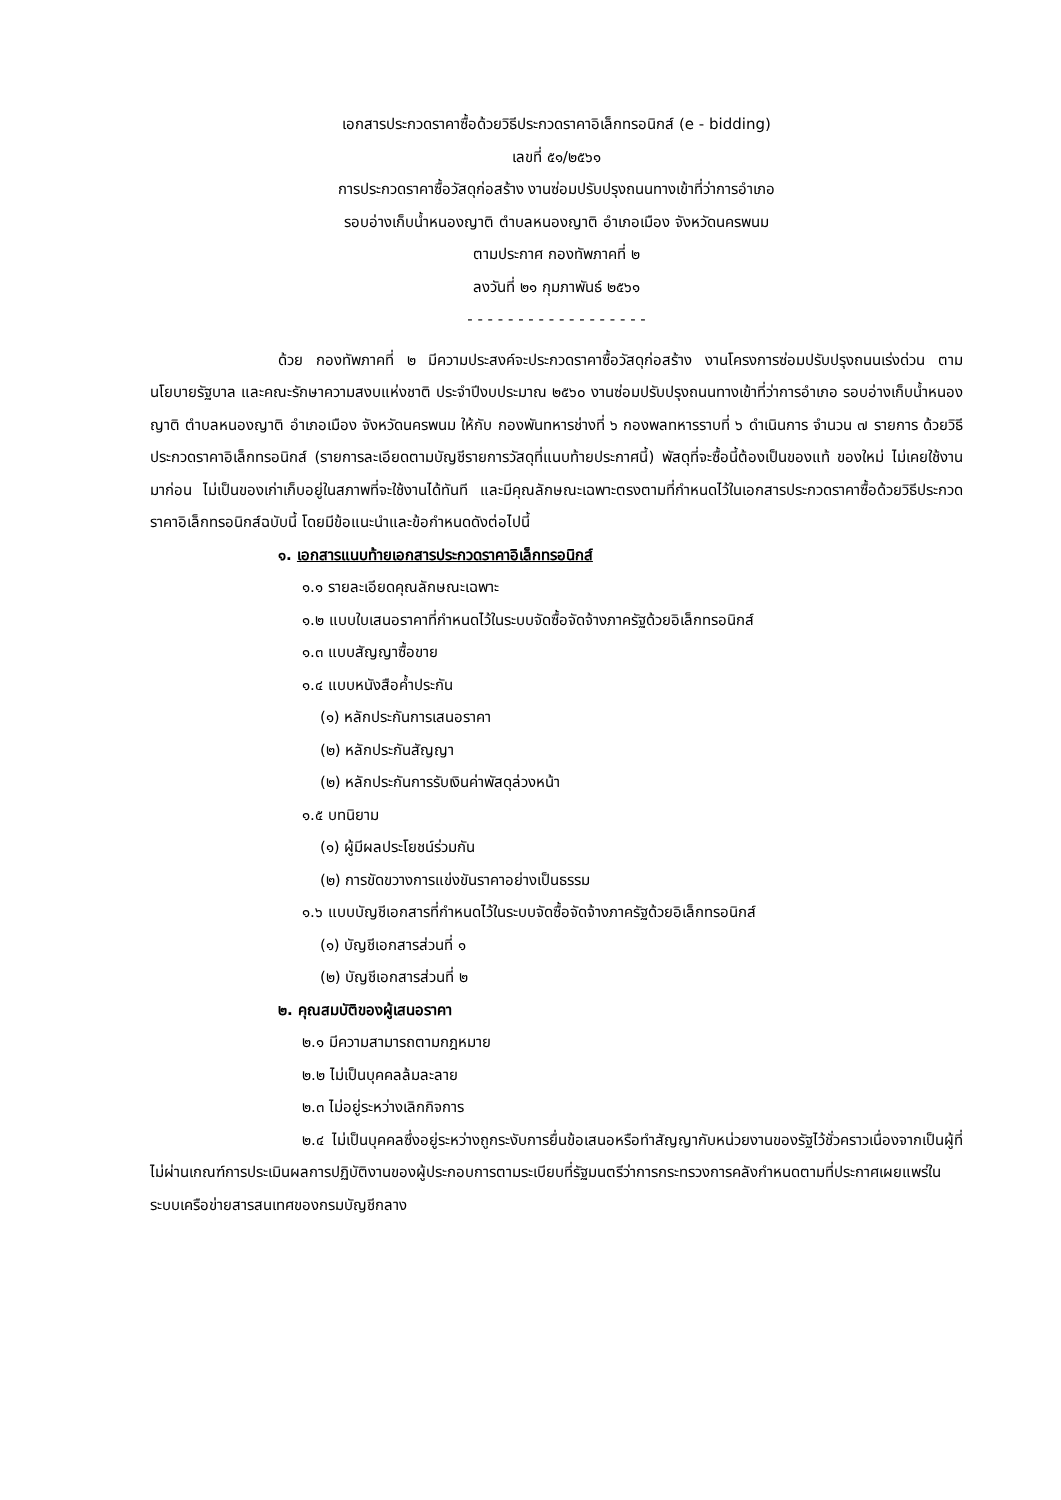เอกสารประกวดราคาซื้อด้วยวิธีประกวดราคาอิเล็กทรอนิกส์ (e - bidding)
เลขที่ ๕๑/๒๕๖๑
การประกวดราคาซื้อวัสดุก่อสร้าง งานซ่อมปรับปรุงถนนทางเข้าที่ว่าการอำเภอ
รอบอ่างเก็บน้ำหนองญาติ ตำบลหนองญาติ อำเภอเมือง จังหวัดนครพนม
ตามประกาศ กองทัพภาคที่ ๒
ลงวันที่ ๒๑ กุมภาพันธ์ ๒๕๖๑
- - - - - - - - - - - - - - - - - -
ด้วย กองทัพภาคที่ ๒ มีความประสงค์จะประกวดราคาซื้อวัสดุก่อสร้าง งานโครงการซ่อมปรับปรุงถนนเร่งด่วน ตามนโยบายรัฐบาล และคณะรักษาความสงบแห่งชาติ ประจำปีงบประมาณ ๒๕๖๐ งานซ่อมปรับปรุงถนนทางเข้าที่ว่าการอำเภอ รอบอ่างเก็บน้ำหนองญาติ ตำบลหนองญาติ อำเภอเมือง จังหวัดนครพนม ให้กับ กองพันทหารช่างที่ ๖ กองพลทหารราบที่ ๖ ดำเนินการ จำนวน ๗ รายการ ด้วยวิธีประกวดราคาอิเล็กทรอนิกส์ (รายการละเอียดตามบัญชีรายการวัสดุที่แนบท้ายประกาศนี้) พัสดุที่จะซื้อนี้ต้องเป็นของแท้ ของใหม่ ไม่เคยใช้งานมาก่อน ไม่เป็นของเก่าเก็บอยู่ในสภาพที่จะใช้งานได้ทันที และมีคุณลักษณะเฉพาะตรงตามที่กำหนดไว้ในเอกสารประกวดราคาซื้อด้วยวิธีประกวดราคาอิเล็กทรอนิกส์ฉบับนี้ โดยมีข้อแนะนำและข้อกำหนดดังต่อไปนี้
๑. เอกสารแนบท้ายเอกสารประกวดราคาอิเล็กทรอนิกส์
๑.๑ รายละเอียดคุณลักษณะเฉพาะ
๑.๒ แบบใบเสนอราคาที่กำหนดไว้ในระบบจัดซื้อจัดจ้างภาครัฐด้วยอิเล็กทรอนิกส์
๑.๓ แบบสัญญาซื้อขาย
๑.๔ แบบหนังสือค้ำประกัน
(๑) หลักประกันการเสนอราคา
(๒) หลักประกันสัญญา
(๒) หลักประกันการรับเงินค่าพัสดุล่วงหน้า
๑.๕ บทนิยาม
(๑) ผู้มีผลประโยชน์ร่วมกัน
(๒) การขัดขวางการแข่งขันราคาอย่างเป็นธรรม
๑.๖ แบบบัญชีเอกสารที่กำหนดไว้ในระบบจัดซื้อจัดจ้างภาครัฐด้วยอิเล็กทรอนิกส์
(๑) บัญชีเอกสารส่วนที่ ๑
(๒) บัญชีเอกสารส่วนที่ ๒
๒. คุณสมบัติของผู้เสนอราคา
๒.๑ มีความสามารถตามกฎหมาย
๒.๒ ไม่เป็นบุคคลล้มละลาย
๒.๓ ไม่อยู่ระหว่างเลิกกิจการ
๒.๔ ไม่เป็นบุคคลซึ่งอยู่ระหว่างถูกระงับการยื่นข้อเสนอหรือทำสัญญากับหน่วยงานของรัฐไว้ชั่วคราวเนื่องจากเป็นผู้ที่ไม่ผ่านเกณฑ์การประเมินผลการปฏิบัติงานของผู้ประกอบการตามระเบียบที่รัฐมนตรีว่าการกระทรวงการคลังกำหนดตามที่ประกาศเผยแพร่ในระบบเครือข่ายสารสนเทศของกรมบัญชีกลาง